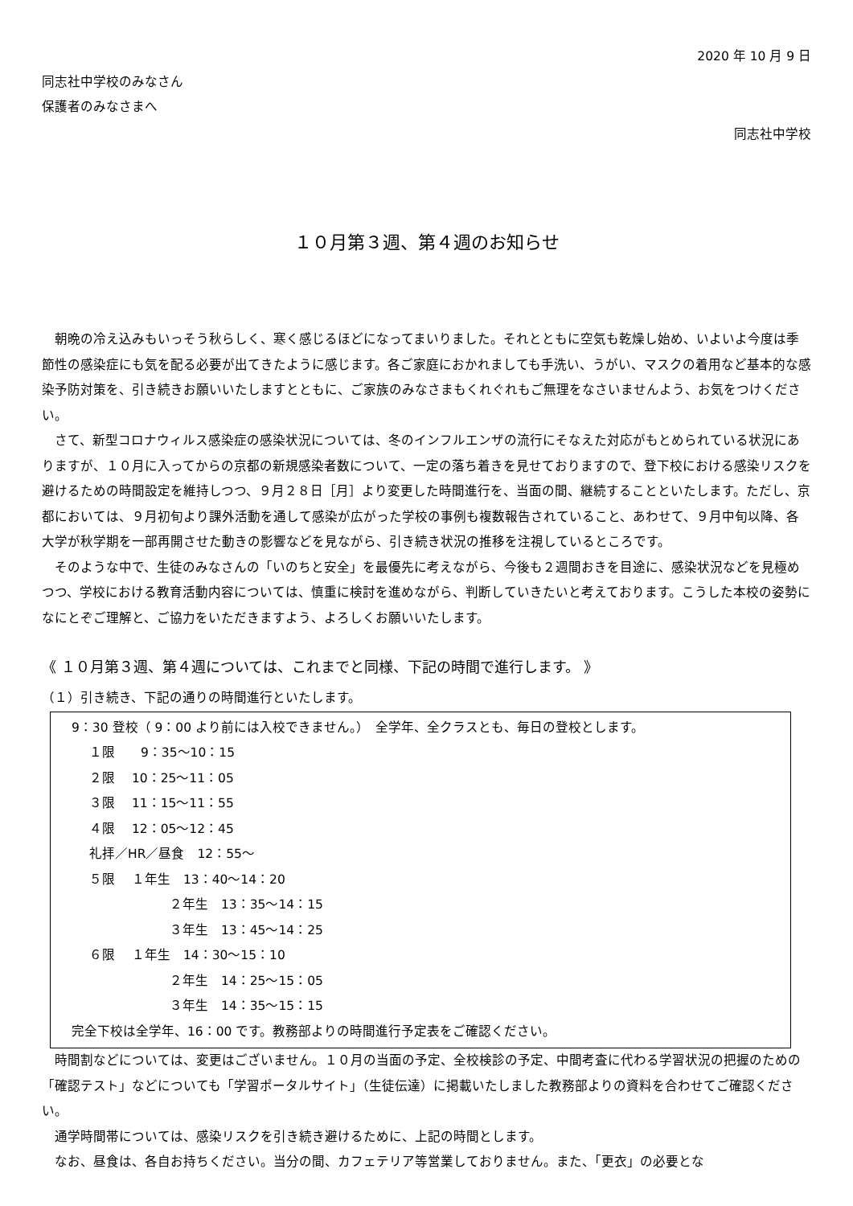2020 年 10 月 9 日
同志社中学校のみなさん
保護者のみなさまへ
同志社中学校
１０月第３週、第４週のお知らせ
朝晩の冷え込みもいっそう秋らしく、寒く感じるほどになってまいりました。それとともに空気も乾燥し始め、いよいよ今度は季節性の感染症にも気を配る必要が出てきたように感じます。各ご家庭におかれましても手洗い、うがい、マスクの着用など基本的な感染予防対策を、引き続きお願いいたしますとともに、ご家族のみなさまもくれぐれもご無理をなさいませんよう、お気をつけください。
さて、新型コロナウィルス感染症の感染状況については、冬のインフルエンザの流行にそなえた対応がもとめられている状況にありますが、１０月に入ってからの京都の新規感染者数について、一定の落ち着きを見せておりますので、登下校における感染リスクを避けるための時間設定を維持しつつ、９月２８日［月］より変更した時間進行を、当面の間、継続することといたします。ただし、京都においては、９月初旬より課外活動を通して感染が広がった学校の事例も複数報告されていること、あわせて、９月中旬以降、各大学が秋学期を一部再開させた動きの影響などを見ながら、引き続き状況の推移を注視しているところです。
そのような中で、生徒のみなさんの「いのちと安全」を最優先に考えながら、今後も２週間おきを目途に、感染状況などを見極めつつ、学校における教育活動内容については、慎重に検討を進めながら、判断していきたいと考えております。こうした本校の姿勢になにとぞご理解と、ご協力をいただきますよう、よろしくお願いいたします。
《 １０月第３週、第４週については、これまでと同様、下記の時間で進行します。 》
（１）引き続き、下記の通りの時間進行といたします。
9：30 登校（ 9：00 より前には入校できません。）　全学年、全クラスとも、毎日の登校とします。
１限　　9：35〜10：15
２限　 10：25〜11：05
３限　 11：15〜11：55
４限　 12：05〜12：45
礼拝／HR／昼食　12：55〜
５限　 １年生　13：40〜14：20
２年生　13：35〜14：15
３年生　13：45〜14：25
６限　 １年生　14：30〜15：10
２年生　14：25〜15：05
３年生　14：35〜15：15
完全下校は全学年、16：00 です。教務部よりの時間進行予定表をご確認ください。
時間割などについては、変更はございません。１０月の当面の予定、全校検診の予定、中間考査に代わる学習状況の把握のための「確認テスト」などについても「学習ポータルサイト」（生徒伝達）に掲載いたしました教務部よりの資料を合わせてご確認ください。
通学時間帯については、感染リスクを引き続き避けるために、上記の時間とします。
なお、昼食は、各自お持ちください。当分の間、カフェテリア等営業しておりません。また、「更衣」の必要とな